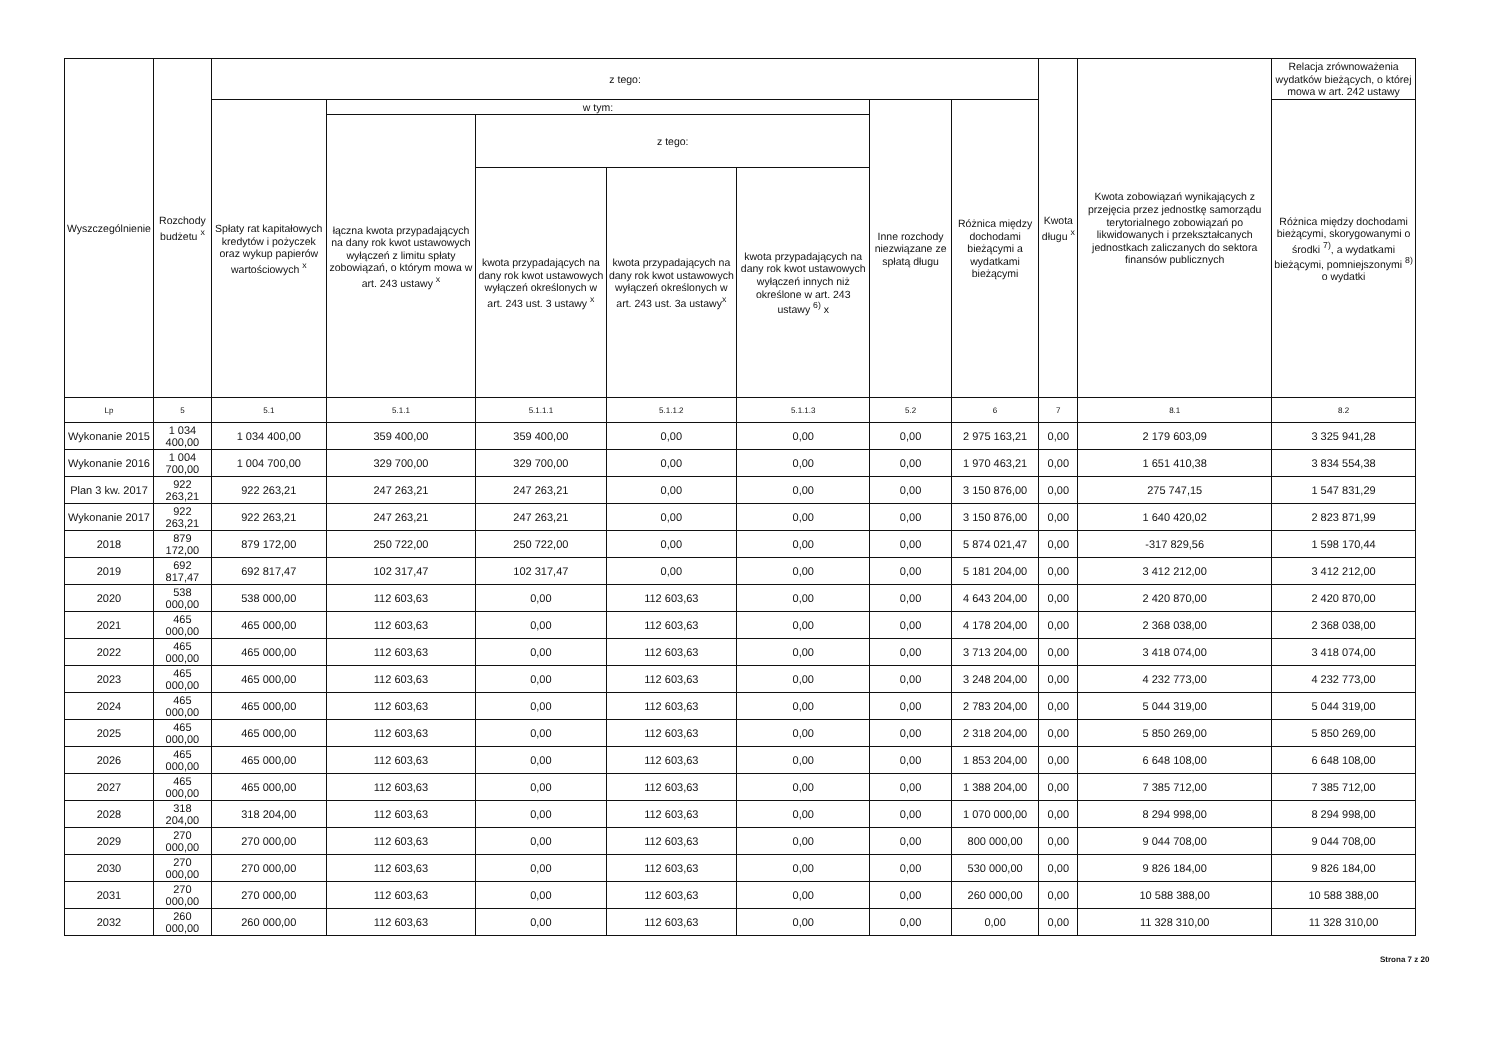| Wyszczególnienie | Rozchody budżetu <sup>x</sup> | z tego: | | | | | | | Kwota długu <sup>x</sup> | Kwota zobowiązań wynikających z przejęcia przez jednostkę samorządu terytorialnego zobowiązań po likwidowanych i przekształcanych jednostkach zaliczanych do sektora finansów publicznych | Relacja zrównoważenia wydatków bieżących, o której mowa w art. 242 ustawy |
| --- | --- | --- | --- | --- | --- | --- | --- | --- | --- | --- | --- |
| | | Spłaty rat kapitałowych kredytów i pożyczek oraz wykup papierów wartościowych <sup>x</sup> | w tym: | | | | Inne rozchody niezwiązane ze spłatą długu | Różnica między dochodami bieżącymi a wydatkami bieżącymi | | | Różnica między dochodami bieżącymi, skorygowanymi o środki <sup>7)</sup>, a wydatkami bieżącymi, pomniejszonymi <sup>8)</sup> o wydatki |
| | | | łączna kwota przypadających na dany rok kwot ustawowych wyłączeń z limitu spłaty zobowiązań, o którym mowa w art. 243 ustawy <sup>x</sup> | z tego: | | | | | | | |
| | | | | kwota przypadających na dany rok kwot ustawowych wyłączeń określonych w art. 243 ust. 3 ustawy <sup>x</sup> | kwota przypadających na dany rok kwot ustawowych wyłączeń określonych w art. 243 ust. 3a ustawy<sup>x</sup> | kwota przypadających na dany rok kwot ustawowych wyłączeń innych niż określone w art. 243 ustawy <sup>6)</sup> x | | | | | |
| Lp | 5 | 5.1 | 5.1.1 | 5.1.1.1 | 5.1.1.2 | 5.1.1.3 | 5.2 | 6 | 7 | 8.1 | 8.2 |
| Wykonanie 2015 | 1 034 400,00 | 1 034 400,00 | 359 400,00 | 359 400,00 | 0,00 | 0,00 | 0,00 | 2 975 163,21 | 0,00 | 2 179 603,09 | 3 325 941,28 |
| Wykonanie 2016 | 1 004 700,00 | 1 004 700,00 | 329 700,00 | 329 700,00 | 0,00 | 0,00 | 0,00 | 1 970 463,21 | 0,00 | 1 651 410,38 | 3 834 554,38 |
| Plan 3 kw. 2017 | 922 263,21 | 922 263,21 | 247 263,21 | 247 263,21 | 0,00 | 0,00 | 0,00 | 3 150 876,00 | 0,00 | 275 747,15 | 1 547 831,29 |
| Wykonanie 2017 | 922 263,21 | 922 263,21 | 247 263,21 | 247 263,21 | 0,00 | 0,00 | 0,00 | 3 150 876,00 | 0,00 | 1 640 420,02 | 2 823 871,99 |
| 2018 | 879 172,00 | 879 172,00 | 250 722,00 | 250 722,00 | 0,00 | 0,00 | 0,00 | 5 874 021,47 | 0,00 | -317 829,56 | 1 598 170,44 |
| 2019 | 692 817,47 | 692 817,47 | 102 317,47 | 102 317,47 | 0,00 | 0,00 | 0,00 | 5 181 204,00 | 0,00 | 3 412 212,00 | 3 412 212,00 |
| 2020 | 538 000,00 | 538 000,00 | 112 603,63 | 0,00 | 112 603,63 | 0,00 | 0,00 | 4 643 204,00 | 0,00 | 2 420 870,00 | 2 420 870,00 |
| 2021 | 465 000,00 | 465 000,00 | 112 603,63 | 0,00 | 112 603,63 | 0,00 | 0,00 | 4 178 204,00 | 0,00 | 2 368 038,00 | 2 368 038,00 |
| 2022 | 465 000,00 | 465 000,00 | 112 603,63 | 0,00 | 112 603,63 | 0,00 | 0,00 | 3 713 204,00 | 0,00 | 3 418 074,00 | 3 418 074,00 |
| 2023 | 465 000,00 | 465 000,00 | 112 603,63 | 0,00 | 112 603,63 | 0,00 | 0,00 | 3 248 204,00 | 0,00 | 4 232 773,00 | 4 232 773,00 |
| 2024 | 465 000,00 | 465 000,00 | 112 603,63 | 0,00 | 112 603,63 | 0,00 | 0,00 | 2 783 204,00 | 0,00 | 5 044 319,00 | 5 044 319,00 |
| 2025 | 465 000,00 | 465 000,00 | 112 603,63 | 0,00 | 112 603,63 | 0,00 | 0,00 | 2 318 204,00 | 0,00 | 5 850 269,00 | 5 850 269,00 |
| 2026 | 465 000,00 | 465 000,00 | 112 603,63 | 0,00 | 112 603,63 | 0,00 | 0,00 | 1 853 204,00 | 0,00 | 6 648 108,00 | 6 648 108,00 |
| 2027 | 465 000,00 | 465 000,00 | 112 603,63 | 0,00 | 112 603,63 | 0,00 | 0,00 | 1 388 204,00 | 0,00 | 7 385 712,00 | 7 385 712,00 |
| 2028 | 318 204,00 | 318 204,00 | 112 603,63 | 0,00 | 112 603,63 | 0,00 | 0,00 | 1 070 000,00 | 0,00 | 8 294 998,00 | 8 294 998,00 |
| 2029 | 270 000,00 | 270 000,00 | 112 603,63 | 0,00 | 112 603,63 | 0,00 | 0,00 | 800 000,00 | 0,00 | 9 044 708,00 | 9 044 708,00 |
| 2030 | 270 000,00 | 270 000,00 | 112 603,63 | 0,00 | 112 603,63 | 0,00 | 0,00 | 530 000,00 | 0,00 | 9 826 184,00 | 9 826 184,00 |
| 2031 | 270 000,00 | 270 000,00 | 112 603,63 | 0,00 | 112 603,63 | 0,00 | 0,00 | 260 000,00 | 0,00 | 10 588 388,00 | 10 588 388,00 |
| 2032 | 260 000,00 | 260 000,00 | 112 603,63 | 0,00 | 112 603,63 | 0,00 | 0,00 | 0,00 | 0,00 | 11 328 310,00 | 11 328 310,00 |
Strona 7 z 20